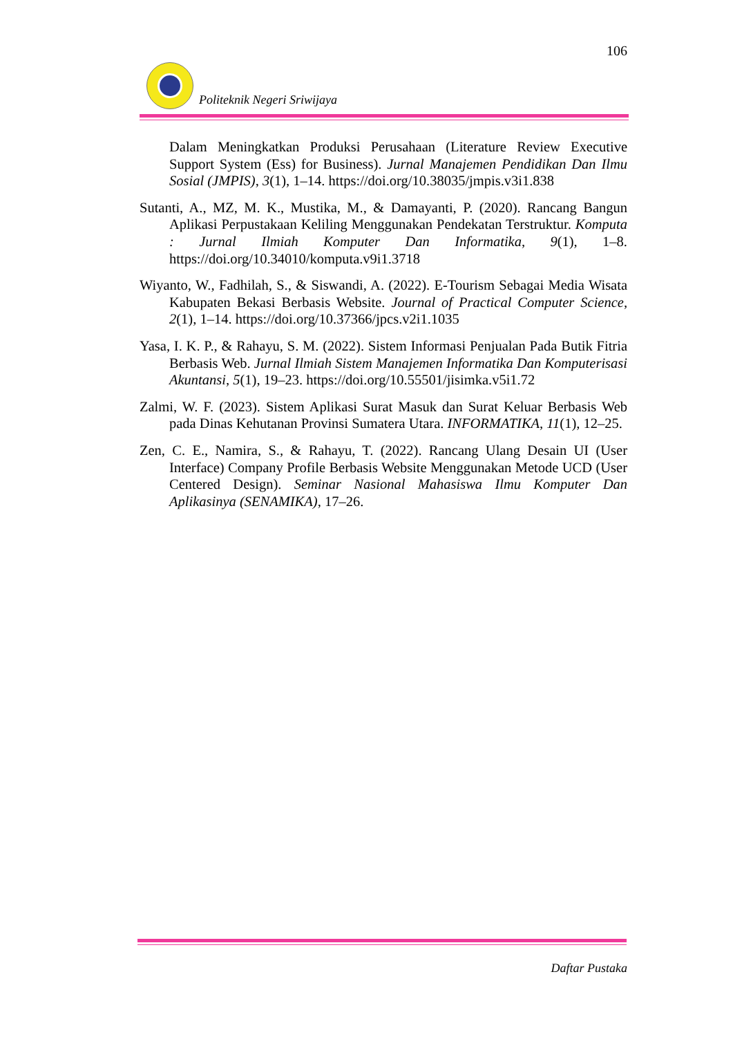106
Politeknik Negeri Sriwijaya
Dalam Meningkatkan Produksi Perusahaan (Literature Review Executive Support System (Ess) for Business). Jurnal Manajemen Pendidikan Dan Ilmu Sosial (JMPIS), 3(1), 1–14. https://doi.org/10.38035/jmpis.v3i1.838
Sutanti, A., MZ, M. K., Mustika, M., & Damayanti, P. (2020). Rancang Bangun Aplikasi Perpustakaan Keliling Menggunakan Pendekatan Terstruktur. Komputa : Jurnal Ilmiah Komputer Dan Informatika, 9(1), 1–8. https://doi.org/10.34010/komputa.v9i1.3718
Wiyanto, W., Fadhilah, S., & Siswandi, A. (2022). E-Tourism Sebagai Media Wisata Kabupaten Bekasi Berbasis Website. Journal of Practical Computer Science, 2(1), 1–14. https://doi.org/10.37366/jpcs.v2i1.1035
Yasa, I. K. P., & Rahayu, S. M. (2022). Sistem Informasi Penjualan Pada Butik Fitria Berbasis Web. Jurnal Ilmiah Sistem Manajemen Informatika Dan Komputerisasi Akuntansi, 5(1), 19–23. https://doi.org/10.55501/jisimka.v5i1.72
Zalmi, W. F. (2023). Sistem Aplikasi Surat Masuk dan Surat Keluar Berbasis Web pada Dinas Kehutanan Provinsi Sumatera Utara. INFORMATIKA, 11(1), 12–25.
Zen, C. E., Namira, S., & Rahayu, T. (2022). Rancang Ulang Desain UI (User Interface) Company Profile Berbasis Website Menggunakan Metode UCD (User Centered Design). Seminar Nasional Mahasiswa Ilmu Komputer Dan Aplikasinya (SENAMIKA), 17–26.
Daftar Pustaka